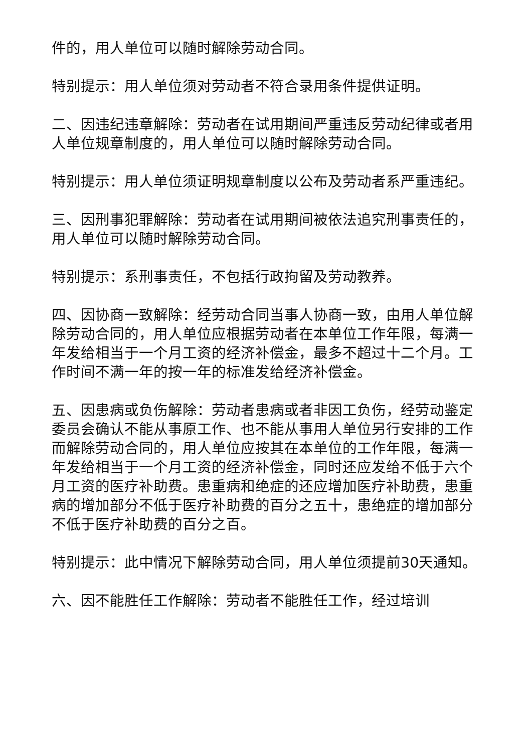件的，用人单位可以随时解除劳动合同。
特别提示：用人单位须对劳动者不符合录用条件提供证明。
二、因违纪违章解除：劳动者在试用期间严重违反劳动纪律或者用人单位规章制度的，用人单位可以随时解除劳动合同。
特别提示：用人单位须证明规章制度以公布及劳动者系严重违纪。
三、因刑事犯罪解除：劳动者在试用期间被依法追究刑事责任的，用人单位可以随时解除劳动合同。
特别提示：系刑事责任，不包括行政拘留及劳动教养。
四、因协商一致解除：经劳动合同当事人协商一致，由用人单位解除劳动合同的，用人单位应根据劳动者在本单位工作年限，每满一年发给相当于一个月工资的经济补偿金，最多不超过十二个月。工作时间不满一年的按一年的标准发给经济补偿金。
五、因患病或负伤解除：劳动者患病或者非因工负伤，经劳动鉴定委员会确认不能从事原工作、也不能从事用人单位另行安排的工作而解除劳动合同的，用人单位应按其在本单位的工作年限，每满一年发给相当于一个月工资的经济补偿金，同时还应发给不低于六个月工资的医疗补助费。患重病和绝症的还应增加医疗补助费，患重病的增加部分不低于医疗补助费的百分之五十，患绝症的增加部分不低于医疗补助费的百分之百。
特别提示：此中情况下解除劳动合同，用人单位须提前30天通知。
六、因不能胜任工作解除：劳动者不能胜任工作，经过培训